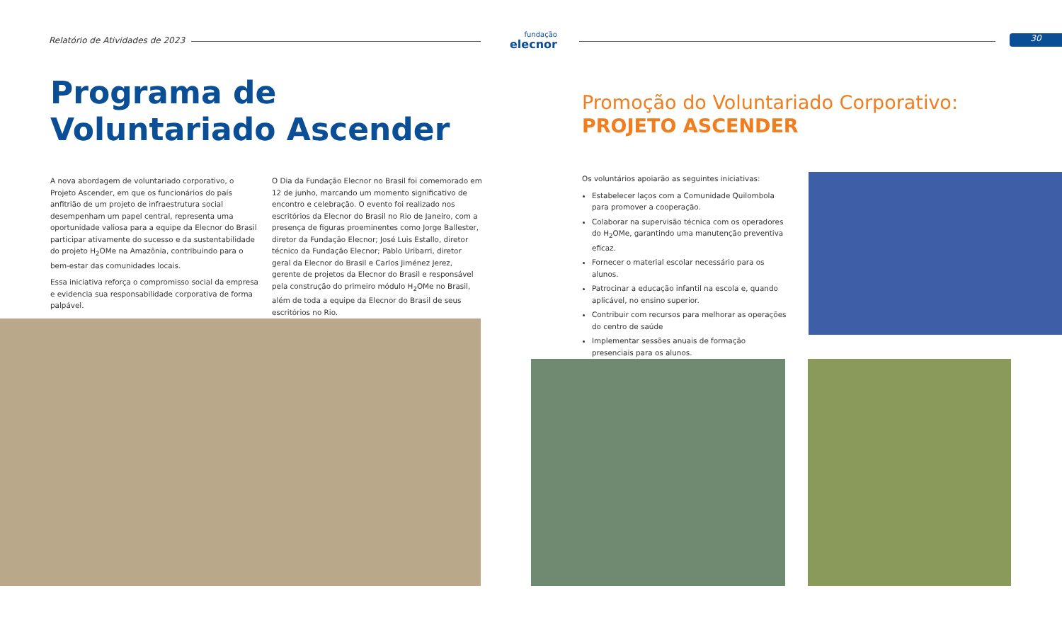Relatório de Atividades de 2023
fundação
elecnor
30
Programa de Voluntariado Ascender
A nova abordagem de voluntariado corporativo, o Projeto Ascender, em que os funcionários do país anfitrião de um projeto de infraestrutura social desempenham um papel central, representa uma oportunidade valiosa para a equipe da Elecnor do Brasil participar ativamente do sucesso e da sustentabilidade do projeto H<sub>2</sub>OMe na Amazônia, contribuindo para o bem-estar das comunidades locais.
Essa iniciativa reforça o compromisso social da empresa e evidencia sua responsabilidade corporativa de forma palpável.
O Dia da Fundação Elecnor no Brasil foi comemorado em 12 de junho, marcando um momento significativo de encontro e celebração. O evento foi realizado nos escritórios da Elecnor do Brasil no Rio de Janeiro, com a presença de figuras proeminentes como Jorge Ballester, diretor da Fundação Elecnor; José Luis Estallo, diretor técnico da Fundação Elecnor; Pablo Uribarri, diretor geral da Elecnor do Brasil e Carlos Jiménez Jerez, gerente de projetos da Elecnor do Brasil e responsável pela construção do primeiro módulo H<sub>2</sub>OMe no Brasil, além de toda a equipe da Elecnor do Brasil de seus escritórios no Rio.
Promoção do Voluntariado Corporativo:
PROJETO ASCENDER
Os voluntários apoiarão as seguintes iniciativas:
Estabelecer laços com a Comunidade Quilombola para promover a cooperação.
Colaborar na supervisão técnica com os operadores do H<sub>2</sub>OMe, garantindo uma manutenção preventiva eficaz.
Fornecer o material escolar necessário para os alunos.
Patrocinar a educação infantil na escola e, quando aplicável, no ensino superior.
Contribuir com recursos para melhorar as operações do centro de saúde
Implementar sessões anuais de formação presenciais para os alunos.